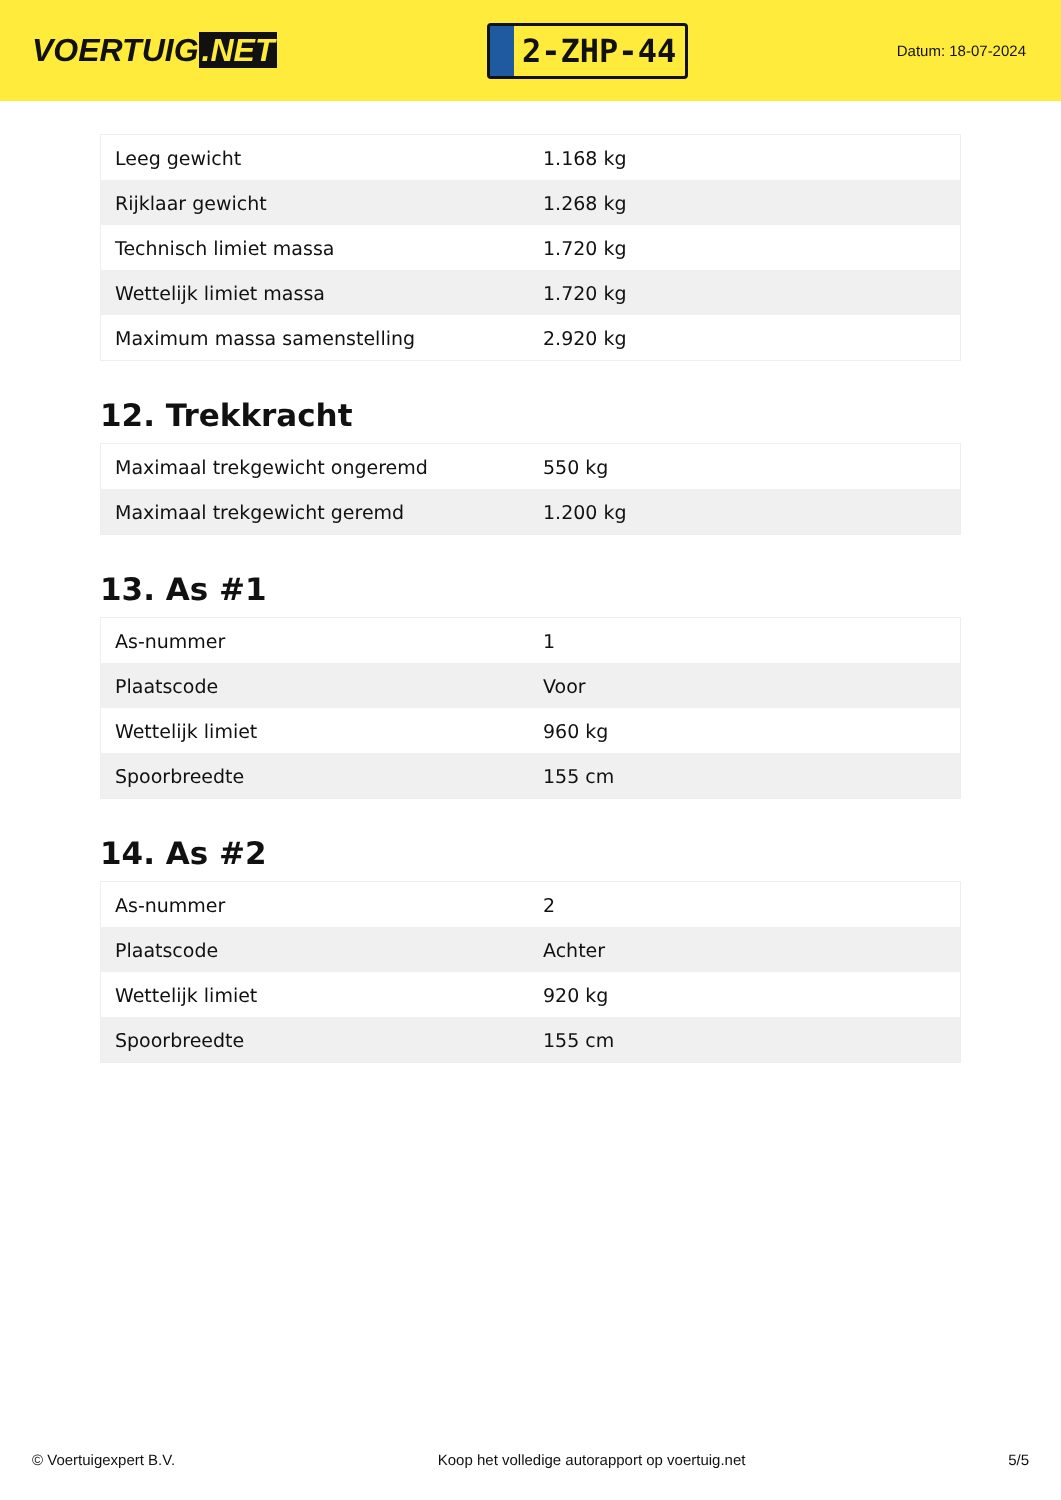VOERTUIG.NET
2-ZHP-44
Datum: 18-07-2024
| Leeg gewicht | 1.168 kg |
| Rijklaar gewicht | 1.268 kg |
| Technisch limiet massa | 1.720 kg |
| Wettelijk limiet massa | 1.720 kg |
| Maximum massa samenstelling | 2.920 kg |
12. Trekkracht
| Maximaal trekgewicht ongeremd | 550 kg |
| Maximaal trekgewicht geremd | 1.200 kg |
13. As #1
| As-nummer | 1 |
| Plaatscode | Voor |
| Wettelijk limiet | 960 kg |
| Spoorbreedte | 155 cm |
14. As #2
| As-nummer | 2 |
| Plaatscode | Achter |
| Wettelijk limiet | 920 kg |
| Spoorbreedte | 155 cm |
© Voertuigexpert B.V. Koop het volledige autorapport op voertuig.net 5/5